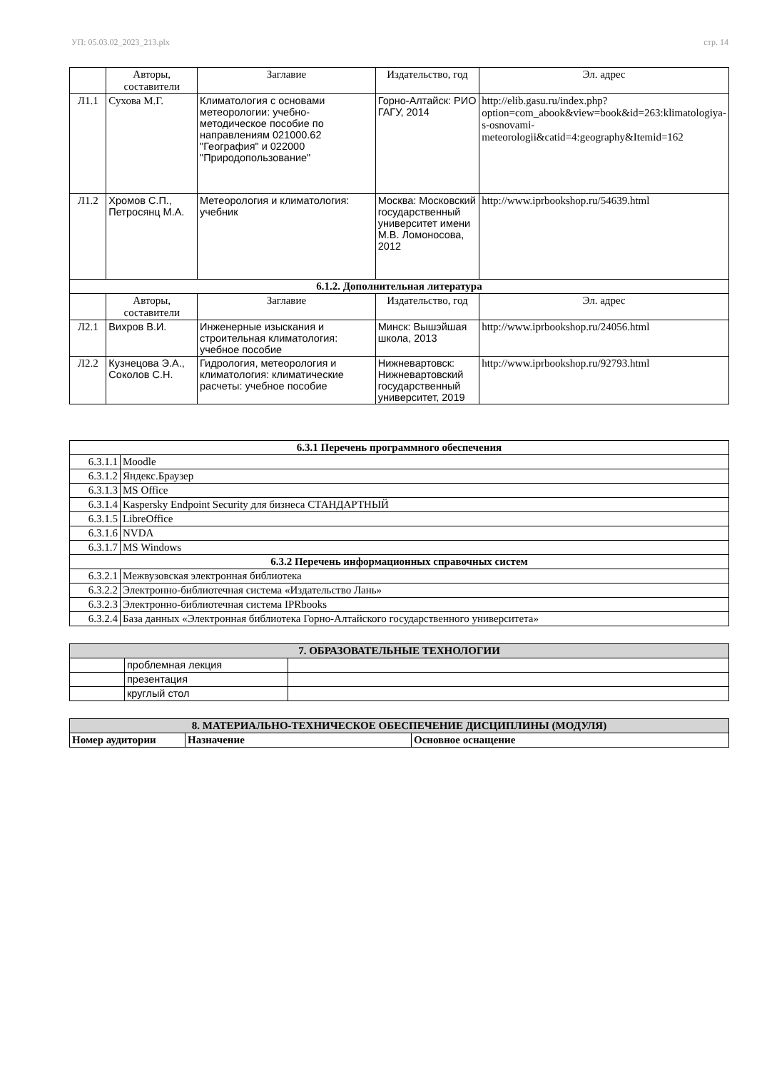УП: 05.03.02_2023_213.plx стр. 14
| | Авторы, составители | Заглавие | Издательство, год | Эл. адрес |
| Л1.1 | Сухова М.Г. | Климатология с основами метеорологии: учебно-методическое пособие по направлениям 021000.62 "География" и 022000 "Природопользование" | Горно-Алтайск: РИО ГАГУ, 2014 | http://elib.gasu.ru/index.php? option=com_abook&view=book&id=263:klimatologiya-s-osnovami-meteorologii&catid=4:geography&Itemid=162 |
| Л1.2 | Хромов С.П., Петросянц М.А. | Метеорология и климатология: учебник | Москва: Московский государственный университет имени М.В. Ломоносова, 2012 | http://www.iprbookshop.ru/54639.html |
| 6.1.2. Дополнительная литература | | | | |
| | Авторы, составители | Заглавие | Издательство, год | Эл. адрес |
| Л2.1 | Вихров В.И. | Инженерные изыскания и строительная климатология: учебное пособие | Минск: Вышэйшая школа, 2013 | http://www.iprbookshop.ru/24056.html |
| Л2.2 | Кузнецова Э.А., Соколов С.Н. | Гидрология, метеорология и климатология: климатические расчеты: учебное пособие | Нижневартовск: Нижневартовский государственный университет, 2019 | http://www.iprbookshop.ru/92793.html |
| 6.3.1 Перечень программного обеспечения | |
| 6.3.1.1 | Moodle |
| 6.3.1.2 | Яндекс.Браузер |
| 6.3.1.3 | MS Office |
| 6.3.1.4 | Kaspersky Endpoint Security для бизнеса СТАНДАРТНЫЙ |
| 6.3.1.5 | LibreOffice |
| 6.3.1.6 | NVDA |
| 6.3.1.7 | MS Windows |
| 6.3.2 Перечень информационных справочных систем | |
| 6.3.2.1 | Межвузовская электронная библиотека |
| 6.3.2.2 | Электронно-библиотечная система «Издательство Лань» |
| 6.3.2.3 | Электронно-библиотечная система IPRbooks |
| 6.3.2.4 | База данных «Электронная библиотека Горно-Алтайского государственного университета» |
| 7. ОБРАЗОВАТЕЛЬНЫЕ ТЕХНОЛОГИИ | | |
| | проблемная лекция | |
| | презентация | |
| | круглый стол | |
| 8. МАТЕРИАЛЬНО-ТЕХНИЧЕСКОЕ ОБЕСПЕЧЕНИЕ ДИСЦИПЛИНЫ (МОДУЛЯ) | | |
| Номер аудитории | Назначение | Основное оснащение |